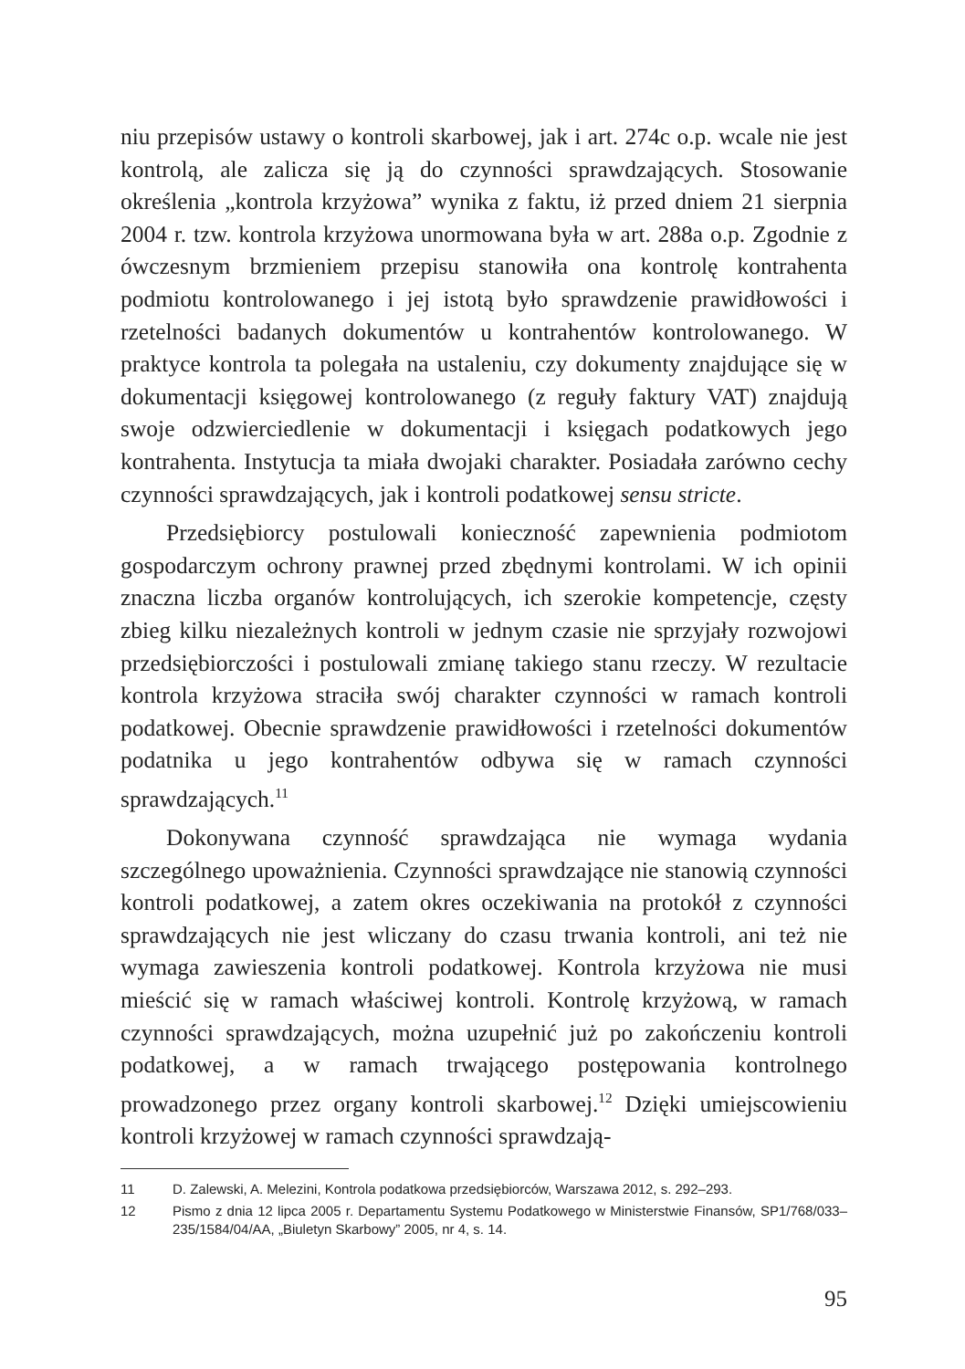niu przepisów ustawy o kontroli skarbowej, jak i art. 274c o.p. wcale nie jest kontrolą, ale zalicza się ją do czynności sprawdzających. Stosowanie określenia „kontrola krzyżowa” wynika z faktu, iż przed dniem 21 sierpnia 2004 r. tzw. kontrola krzyżowa unormowana była w art. 288a o.p. Zgodnie z ówczesnym brzmieniem przepisu stanowiła ona kontrolę kontrahenta podmiotu kontrolowanego i jej istotą było sprawdzenie prawidłowości i rzetelności badanych dokumentów u kontrahentów kontrolowanego. W praktyce kontrola ta polegała na ustaleniu, czy dokumenty znajdujące się w dokumentacji księgowej kontrolowanego (z reguły faktury VAT) znajdują swoje odzwierciedlenie w dokumentacji i księgach podatkowych jego kontrahenta. Instytucja ta miała dwojaki charakter. Posiadała zarówno cechy czynności sprawdzających, jak i kontroli podatkowej sensu stricte.
Przedsiębiorcy postulowali konieczność zapewnienia podmiotom gospodarczym ochrony prawnej przed zbędnymi kontrolami. W ich opinii znaczna liczba organów kontrolujących, ich szerokie kompetencje, częsty zbieg kilku niezależnych kontroli w jednym czasie nie sprzyjały rozwojowi przedsiębiorczości i postulowali zmianę takiego stanu rzeczy. W rezultacie kontrola krzyżowa straciła swój charakter czynności w ramach kontroli podatkowej. Obecnie sprawdzenie prawidłowości i rzetelności dokumentów podatnika u jego kontrahentów odbywa się w ramach czynności sprawdzających.<sup>11</sup>
Dokonywana czynność sprawdzająca nie wymaga wydania szczególnego upoważnienia. Czynności sprawdzające nie stanowią czynności kontroli podatkowej, a zatem okres oczekiwania na protokół z czynności sprawdzających nie jest wliczany do czasu trwania kontroli, ani też nie wymaga zawieszenia kontroli podatkowej. Kontrola krzyżowa nie musi mieścić się w ramach właściwej kontroli. Kontrolę krzyżową, w ramach czynności sprawdzających, można uzupełnić już po zakończeniu kontroli podatkowej, a w ramach trwającego postępowania kontrolnego prowadzonego przez organy kontroli skarbowej.<sup>12</sup> Dzięki umiejscowieniu kontroli krzyżowej w ramach czynności sprawdzają-
11 D. Zalewski, A. Melezini, Kontrola podatkowa przedsiębiorców, Warszawa 2012, s. 292–293.
12 Pismo z dnia 12 lipca 2005 r. Departamentu Systemu Podatkowego w Ministerstwie Finansów, SP1/768/033–235/1584/04/AA, „Biuletyn Skarbowy” 2005, nr 4, s. 14.
95